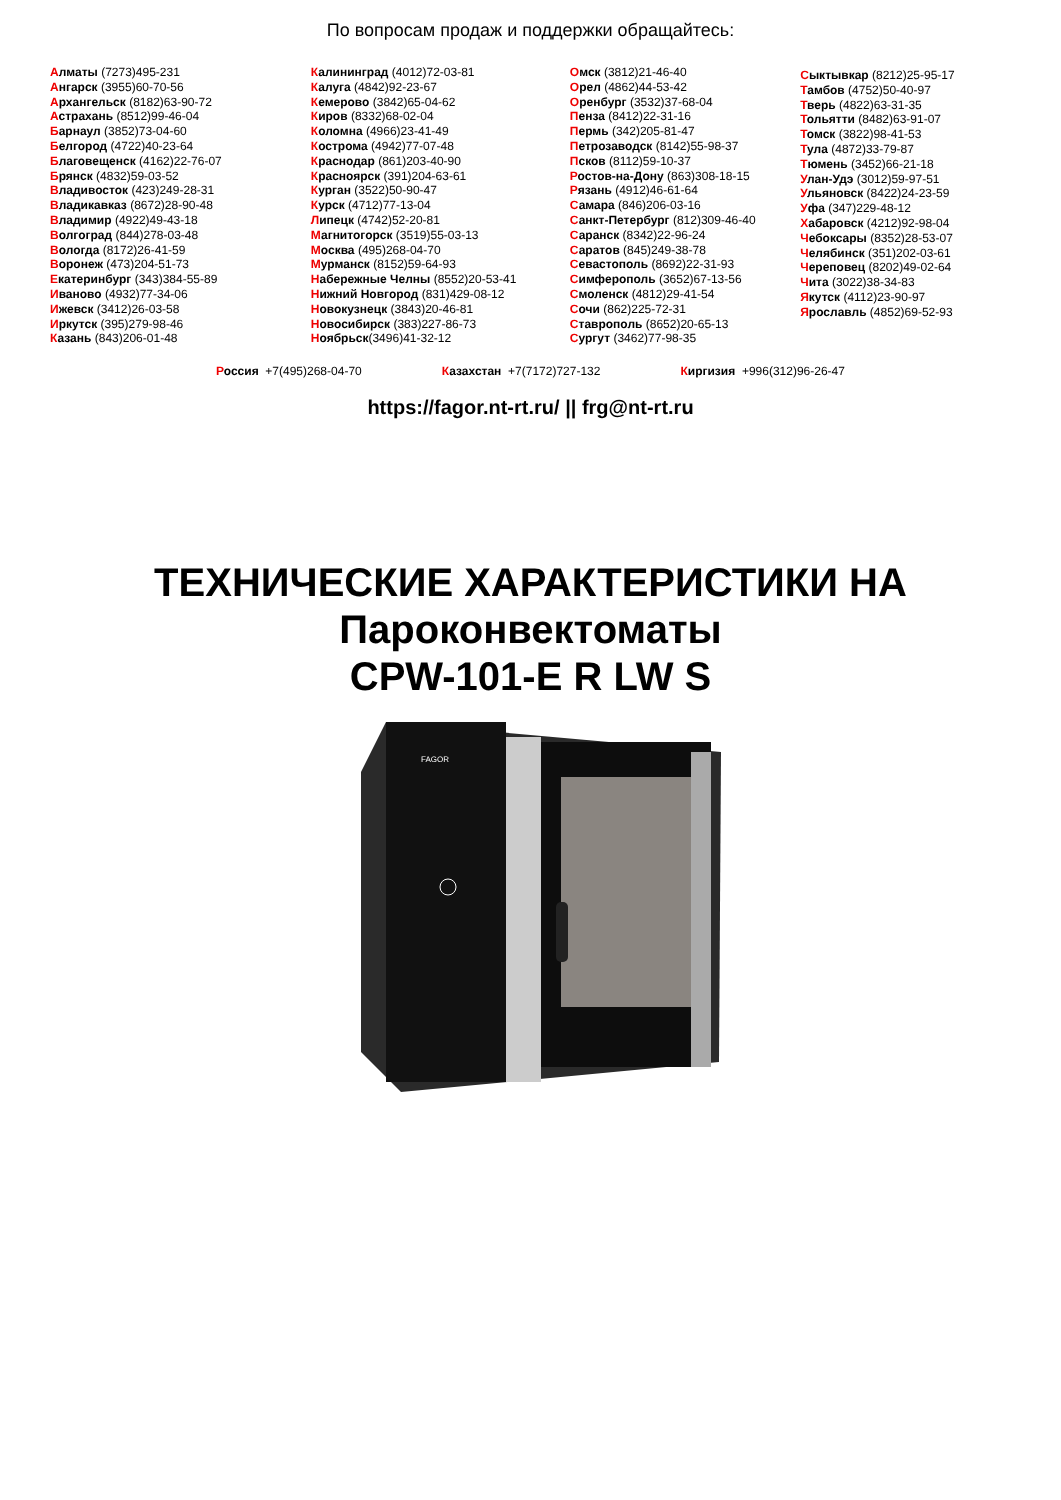По вопросам продаж и поддержки обращайтесь:
Алматы (7273)495-231
Ангарск (3955)60-70-56
Архангельск (8182)63-90-72
Астрахань (8512)99-46-04
Барнаул (3852)73-04-60
Белгород (4722)40-23-64
Благовещенск (4162)22-76-07
Брянск (4832)59-03-52
Владивосток (423)249-28-31
Владикавказ (8672)28-90-48
Владимир (4922)49-43-18
Волгоград (844)278-03-48
Вологда (8172)26-41-59
Воронеж (473)204-51-73
Екатеринбург (343)384-55-89
Иваново (4932)77-34-06
Ижевск (3412)26-03-58
Иркутск (395)279-98-46
Казань (843)206-01-48
Калининград (4012)72-03-81
Калуга (4842)92-23-67
Кемерово (3842)65-04-62
Киров (8332)68-02-04
Коломна (4966)23-41-49
Кострома (4942)77-07-48
Краснодар (861)203-40-90
Красноярск (391)204-63-61
Курган (3522)50-90-47
Курск (4712)77-13-04
Липецк (4742)52-20-81
Магнитогорск (3519)55-03-13
Москва (495)268-04-70
Мурманск (8152)59-64-93
Набережные Челны (8552)20-53-41
Нижний Новгород (831)429-08-12
Новокузнецк (3843)20-46-81
Новосибирск (383)227-86-73
Ноябрьск(3496)41-32-12
Омск (3812)21-46-40
Орел (4862)44-53-42
Оренбург (3532)37-68-04
Пенза (8412)22-31-16
Пермь (342)205-81-47
Петрозаводск (8142)55-98-37
Псков (8112)59-10-37
Ростов-на-Дону (863)308-18-15
Рязань (4912)46-61-64
Самара (846)206-03-16
Санкт-Петербург (812)309-46-40
Саранск (8342)22-96-24
Саратов (845)249-38-78
Севастополь (8692)22-31-93
Симферополь (3652)67-13-56
Смоленск (4812)29-41-54
Сочи (862)225-72-31
Ставрополь (8652)20-65-13
Сургут (3462)77-98-35
Сыктывкар (8212)25-95-17
Тамбов (4752)50-40-97
Тверь (4822)63-31-35
Тольятти (8482)63-91-07
Томск (3822)98-41-53
Тула (4872)33-79-87
Тюмень (3452)66-21-18
Улан-Удэ (3012)59-97-51
Ульяновск (8422)24-23-59
Уфа (347)229-48-12
Хабаровск (4212)92-98-04
Чебоксары (8352)28-53-07
Челябинск (351)202-03-61
Череповец (8202)49-02-64
Чита (3022)38-34-83
Якутск (4112)23-90-97
Ярославль (4852)69-52-93
Россия +7(495)268-04-70 Казахстан +7(7172)727-132 Киргизия +996(312)96-26-47
https://fagor.nt-rt.ru/ || frg@nt-rt.ru
ТЕХНИЧЕСКИЕ ХАРАКТЕРИСТИКИ НА
Пароконвектоматы
CPW-101-E R LW S
FAGOR